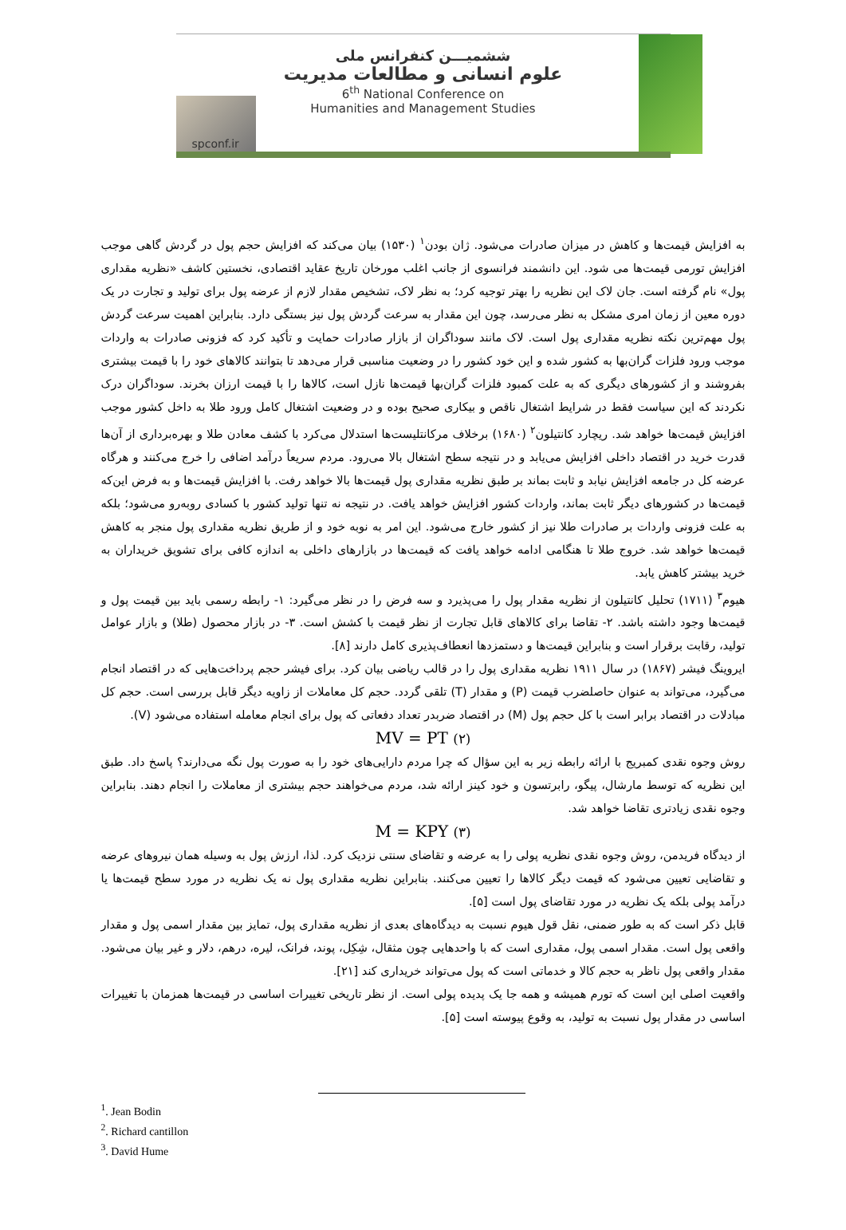ششمیـــن کنفرانس ملی
علوم انسانی و مطالعات مدیریت
6<sup>th</sup> National Conference on
Humanities and Management Studies
spconf.ir
به افزایش قیمت‌ها و کاهش در میزان صادرات می‌شود. ژان بودن<sup>۱</sup> (۱۵۳۰) بیان می‌کند که افزایش حجم پول در گردش گاهی موجب افزایش تورمی قیمت‌ها می شود. این دانشمند فرانسوی از جانب اغلب مورخان تاریخ عقاید اقتصادی، نخستین کاشف «نظریه مقداری پول» نام گرفته است. جان لاک این نظریه را بهتر توجیه کرد؛ به نظر لاک، تشخیص مقدار لازم از عرضه پول برای تولید و تجارت در یک دوره معین از زمان امری مشکل به نظر می‌رسد، چون این مقدار به سرعت گردش پول نیز بستگی دارد. بنابراین اهمیت سرعت گردش پول مهم‌ترین نکته نظریه مقداری پول است. لاک مانند سوداگران از بازار صادرات حمایت و تأکید کرد که فزونی صادرات به واردات موجب ورود فلزات گران‌بها به کشور شده و این خود کشور را در وضعیت مناسبی قرار می‌دهد تا بتوانند کالاهای خود را با قیمت بیشتری بفروشند و از کشورهای دیگری که به علت کمبود فلزات گران‌بها قیمت‌ها نازل است، کالاها را با قیمت ارزان بخرند. سوداگران درک نکردند که این سیاست فقط در شرایط اشتغال ناقص و بیکاری صحیح بوده و در وضعیت اشتغال کامل ورود طلا به داخل کشور موجب افزایش قیمت‌ها خواهد شد. ریچارد کانتیلون<sup>۲</sup> (۱۶۸۰) برخلاف مرکانتلیست‌ها استدلال می‌کرد با کشف معادن طلا و بهره‌برداری از آن‌ها قدرت خرید در اقتصاد داخلی افزایش می‌یابد و در نتیجه سطح اشتغال بالا می‌رود. مردم سریعاً درآمد اضافی را خرج می‌کنند و هرگاه عرضه کل در جامعه افزایش نیابد و ثابت بماند بر طبق نظریه مقداری پول قیمت‌ها بالا خواهد رفت. با افزایش قیمت‌ها و به فرض این‌که قیمت‌ها در کشورهای دیگر ثابت بماند، واردات کشور افزایش خواهد یافت. در نتیجه نه تنها تولید کشور با کسادی روبه‌رو می‌شود؛ بلکه به علت فزونی واردات بر صادرات طلا نیز از کشور خارج می‌شود. این امر به نوبه خود و از طریق نظریه مقداری پول منجر به کاهش قیمت‌ها خواهد شد. خروج طلا تا هنگامی ادامه خواهد یافت که قیمت‌ها در بازارهای داخلی به اندازه کافی برای تشویق خریداران به خرید بیشتر کاهش یابد.
هیوم<sup>۳</sup> (۱۷۱۱) تحلیل کانتیلون از نظریه مقدار پول را می‌پذیرد و سه فرض را در نظر می‌گیرد: ۱- رابطه رسمی باید بین قیمت پول و قیمت‌ها وجود داشته باشد. ۲- تقاضا برای کالاهای قابل تجارت از نظر قیمت با کشش است. ۳- در بازار محصول (طلا) و بازار عوامل تولید، رقابت برقرار است و بنابراین قیمت‌ها و دستمزدها انعطاف‌پذیری کامل دارند [۸].
ایروینگ فیشر (۱۸۶۷) در سال ۱۹۱۱ نظریه مقداری پول را در قالب ریاضی بیان کرد. برای فیشر حجم پرداخت‌هایی که در اقتصاد انجام می‌گیرد، می‌تواند به عنوان حاصلضرب قیمت (P) و مقدار (T) تلقی گردد. حجم کل معاملات از زاویه دیگر قابل بررسی است. حجم کل مبادلات در اقتصاد برابر است با کل حجم پول (M) در اقتصاد ضربدر تعداد دفعاتی که پول برای انجام معامله استفاده می‌شود (V).
MV = PT (۲)
روش وجوه نقدی کمبریج با ارائه رابطه زیر به این سؤال که چرا مردم دارایی‌های خود را به صورت پول نگه می‌دارند؟ پاسخ داد. طبق این نظریه که توسط مارشال، پیگو، رابرتسون و خود کینز ارائه شد، مردم می‌خواهند حجم بیشتری از معاملات را انجام دهند. بنابراین وجوه نقدی زیادتری تقاضا خواهد شد.
M = KPY (۳)
از دیدگاه فریدمن، روش وجوه نقدی نظریه پولی را به عرضه و تقاضای سنتی نزدیک کرد. لذا، ارزش پول به وسیله همان نیروهای عرضه و تقاضایی تعیین می‌شود که قیمت دیگر کالاها را تعیین می‌کنند. بنابراین نظریه مقداری پول نه یک نظریه در مورد سطح قیمت‌ها یا درآمد پولی بلکه یک نظریه در مورد تقاضای پول است [۵].
قابل ذکر است که به طور ضمنی، نقل قول هیوم نسبت به دیدگاه‌های بعدی از نظریه مقداری پول، تمایز بین مقدار اسمی پول و مقدار واقعی پول است. مقدار اسمی پول، مقداری است که با واحدهایی چون مثقال، شِکِل، پوند، فرانک، لیره، درهم، دلار و غیر بیان می‌شود. مقدار واقعی پول ناظر به حجم کالا و خدماتی است که پول می‌تواند خریداری کند [۲۱].
واقعیت اصلی این است که تورم همیشه و همه جا یک پدیده پولی است. از نظر تاریخی تغییرات اساسی در قیمت‌ها همزمان با تغییرات اساسی در مقدار پول نسبت به تولید، به وقوع پیوسته است [۵].
<sup>1</sup>. Jean Bodin
<sup>2</sup>. Richard cantillon
<sup>3</sup>. David Hume